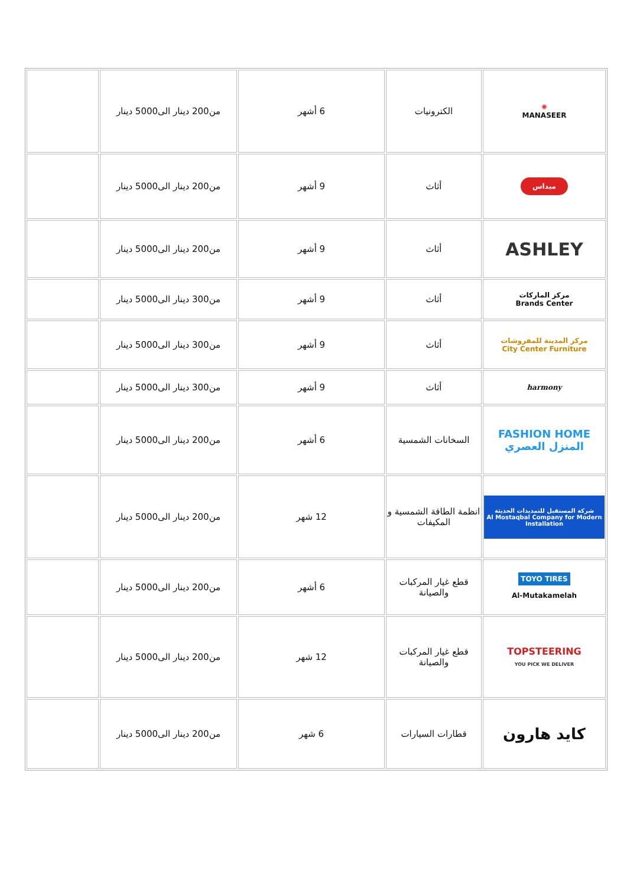| ✺ MANASEER | الكترونيات | 6 أشهر | من200 دينار الى5000 دينار | |
| ميداس | أثاث | 9 أشهر | من200 دينار الى5000 دينار | |
| ASHLEY | أثاث | 9 أشهر | من200 دينار الى5000 دينار | |
| مركز الماركات Brands Center | أثاث | 9 أشهر | من300 دينار الى5000 دينار | |
| مركز المدينة للمفروشات City Center Furniture | أثاث | 9 أشهر | من300 دينار الى5000 دينار | |
| harmony | أثاث | 9 أشهر | من300 دينار الى5000 دينار | |
| FASHION HOME المنزل العصري | السخانات الشمسية | 6 أشهر | من200 دينار الى5000 دينار | |
| شركة المستقبل للتمديدات الحديثة Al Mostaqbal Company for Modern Installation | انظمة الطاقة الشمسية و المكيفات | 12 شهر | من200 دينار الى5000 دينار | |
| TOYO TIRES Al-Mutakamelah | قطع غيار المركبات والصيانة | 6 أشهر | من200 دينار الى5000 دينار | |
| TOPSTEERING YOU PICK WE DELIVER | قطع غيار المركبات والصيانة | 12 شهر | من200 دينار الى5000 دينار | |
| كايد هارون | قطارات السيارات | 6 شهر | من200 دينار الى5000 دينار | |